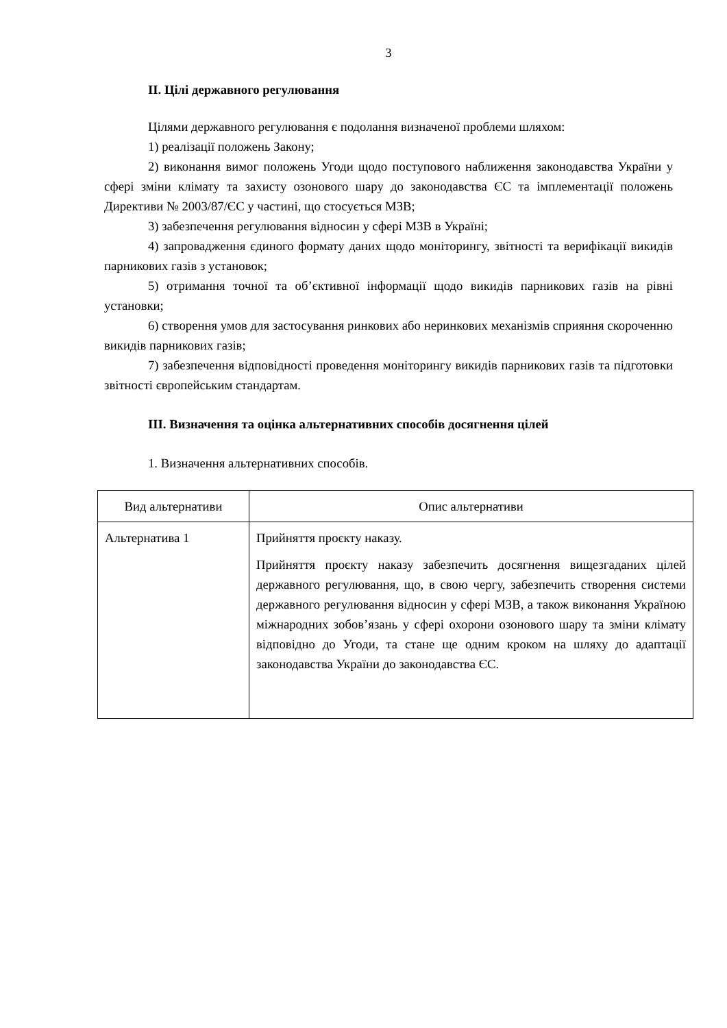3
II. Цілі державного регулювання
Цілями державного регулювання є подолання визначеної проблеми шляхом:
1) реалізації положень Закону;
2) виконання вимог положень Угоди щодо поступового наближення законодавства України у сфері зміни клімату та захисту озонового шару до законодавства ЄС та імплементації положень Директиви № 2003/87/ЄС у частині, що стосується МЗВ;
3) забезпечення регулювання відносин у сфері МЗВ в Україні;
4) запровадження єдиного формату даних щодо моніторингу, звітності та верифікації викидів парникових газів з установок;
5) отримання точної та об’єктивної інформації щодо викидів парникових газів на рівні установки;
6) створення умов для застосування ринкових або неринкових механізмів сприяння скороченню викидів парникових газів;
7) забезпечення відповідності проведення моніторингу викидів парникових газів та підготовки звітності європейським стандартам.
III. Визначення та оцінка альтернативних способів досягнення цілей
1. Визначення альтернативних способів.
| Вид альтернативи | Опис альтернативи |
| --- | --- |
| Альтернатива 1 | Прийняття проєкту наказу. Прийняття проєкту наказу забезпечить досягнення вищезгаданих цілей державного регулювання, що, в свою чергу, забезпечить створення системи державного регулювання відносин у сфері МЗВ, а також виконання Україною міжнародних зобов’язань у сфері охорони озонового шару та зміни клімату відповідно до Угоди, та стане ще одним кроком на шляху до адаптації законодавства України до законодавства ЄС. |